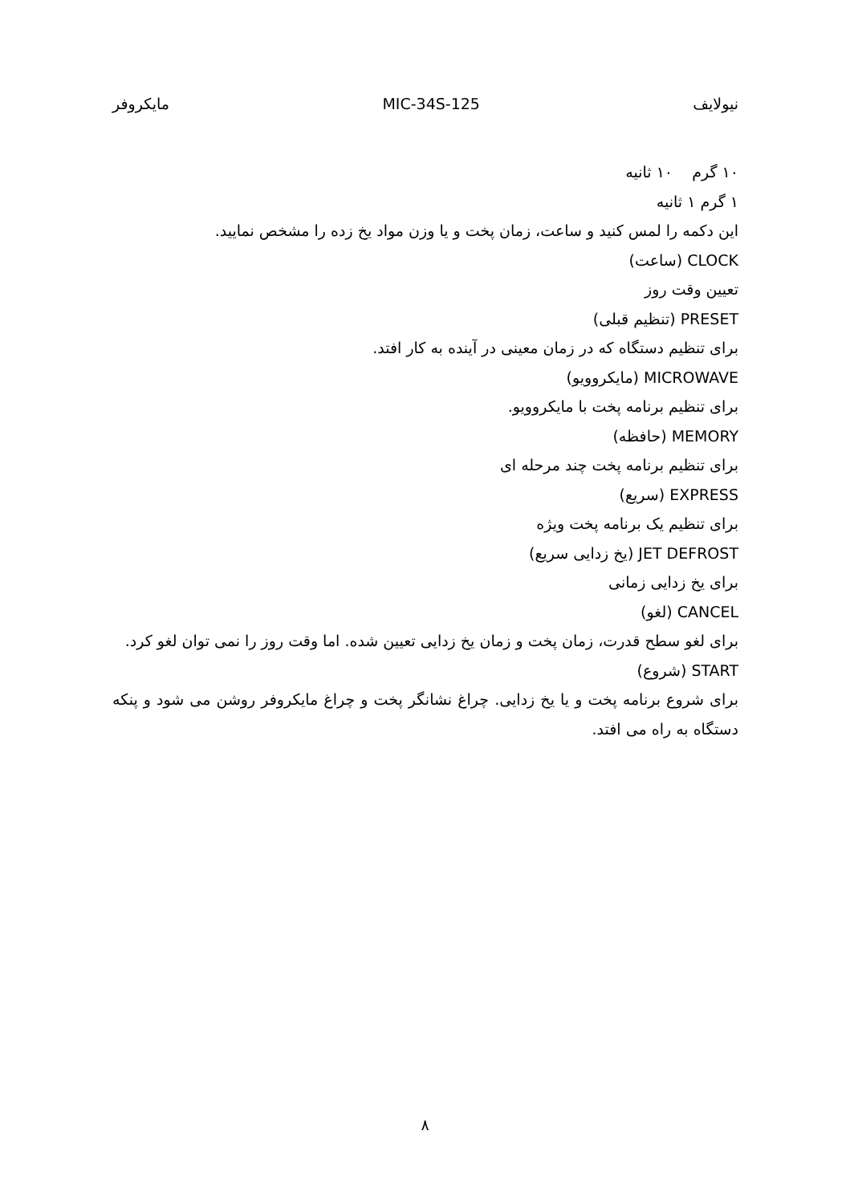نیولایف MIC-34S-125 مایکروفر
۱۰ گرم ۱۰ ثانیه
۱ گرم ۱ ثانیه
این دکمه را لمس کنید و ساعت، زمان پخت و یا وزن مواد یخ زده را مشخص نمایید.
CLOCK (ساعت)
تعیین وقت روز
PRESET (تنظیم قبلی)
برای تنظیم دستگاه که در زمان معینی در آینده به کار افتد.
MICROWAVE (مایکروویو)
برای تنظیم برنامه پخت با مایکروویو.
MEMORY (حافظه)
برای تنظیم برنامه پخت چند مرحله ای
EXPRESS (سریع)
برای تنظیم یک برنامه پخت ویژه
JET DEFROST (یخ زدایی سریع)
برای یخ زدایی زمانی
CANCEL (لغو)
برای لغو سطح قدرت، زمان پخت و زمان یخ زدایی تعیین شده. اما وقت روز را نمی توان لغو کرد.
START (شروع)
برای شروع برنامه پخت و یا یخ زدایی. چراغ نشانگر پخت و چراغ مایکروفر روشن می شود و پنکه دستگاه به راه می افتد.
۸